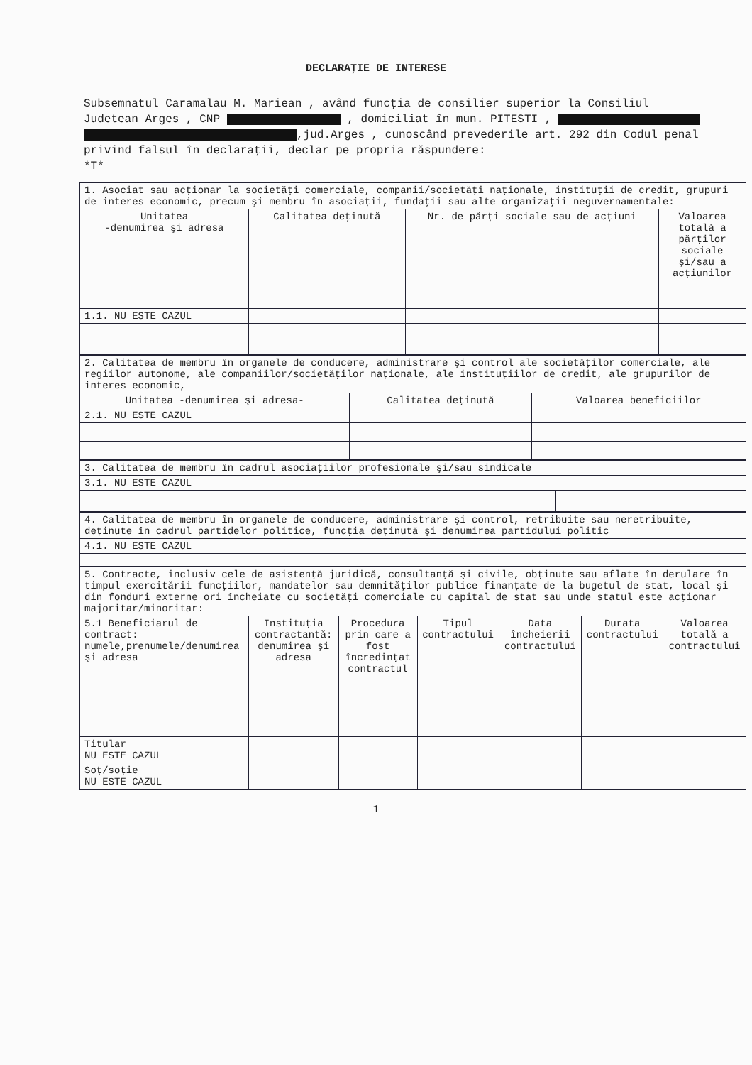DECLARAŢIE DE INTERESE
Subsemnatul Caramalau M. Mariean , având funcţia de consilier superior la Consiliul Judetean Arges , CNP , domiciliat în mun. PITESTI , ,jud.Arges , cunoscând prevederile art. 292 din Codul penal privind falsul în declaraţii, declar pe propria răspundere:
*T*
| 1. Asociat sau acţionar la societăţi comerciale, companii/societăţi naţionale, instituţii de credit, grupuri de interes economic, precum şi membru în asociaţii, fundaţii sau alte organizaţii neguvernamentale: | | | |
| Unitatea -denumirea şi adresa | Calitatea deţinută | Nr. de părţi sociale sau de acţiuni | Valoarea totală a părţilor sociale şi/sau a acţiunilor |
| 1.1. NU ESTE CAZUL | | | |
| 2. Calitatea de membru în organele de conducere, administrare şi control ale societăţilor comerciale, ale regiilor autonome, ale companiilor/societăţilor naţionale, ale instituţiilor de credit, ale grupurilor de interes economic, | | |
| Unitatea -denumirea şi adresa- | Calitatea deţinută | Valoarea beneficiilor |
| 2.1. NU ESTE CAZUL | | |
| 3. Calitatea de membru în cadrul asociaţiilor profesionale şi/sau sindicale | | | | | | |
| 3.1. NU ESTE CAZUL | | | | | | |
| 4. Calitatea de membru în organele de conducere, administrare şi control, retribuite sau neretribuite, deţinute în cadrul partidelor politice, funcţia deţinută şi denumirea partidului politic |
| 4.1. NU ESTE CAZUL |
| 5. Contracte, inclusiv cele de asistenţă juridică, consultanţă şi civile, obţinute sau aflate în derulare în timpul exercitării funcţiilor, mandatelor sau demnităţilor publice finanţate de la bugetul de stat, local şi din fonduri externe ori încheiate cu societăţi comerciale cu capital de stat sau unde statul este acţionar majoritar/minoritar: | | | | | | |
| 5.1 Beneficiarul de contract: numele,prenumele/denumirea şi adresa | Instituţia contractantă: denumirea şi adresa | Procedura prin care a fost încredinţat contractul | Tipul contractului | Data încheierii contractului | Durata contractului | Valoarea totală a contractului |
| Titular NU ESTE CAZUL | | | | | | |
| Soţ/soţie NU ESTE CAZUL | | | | | | |
1